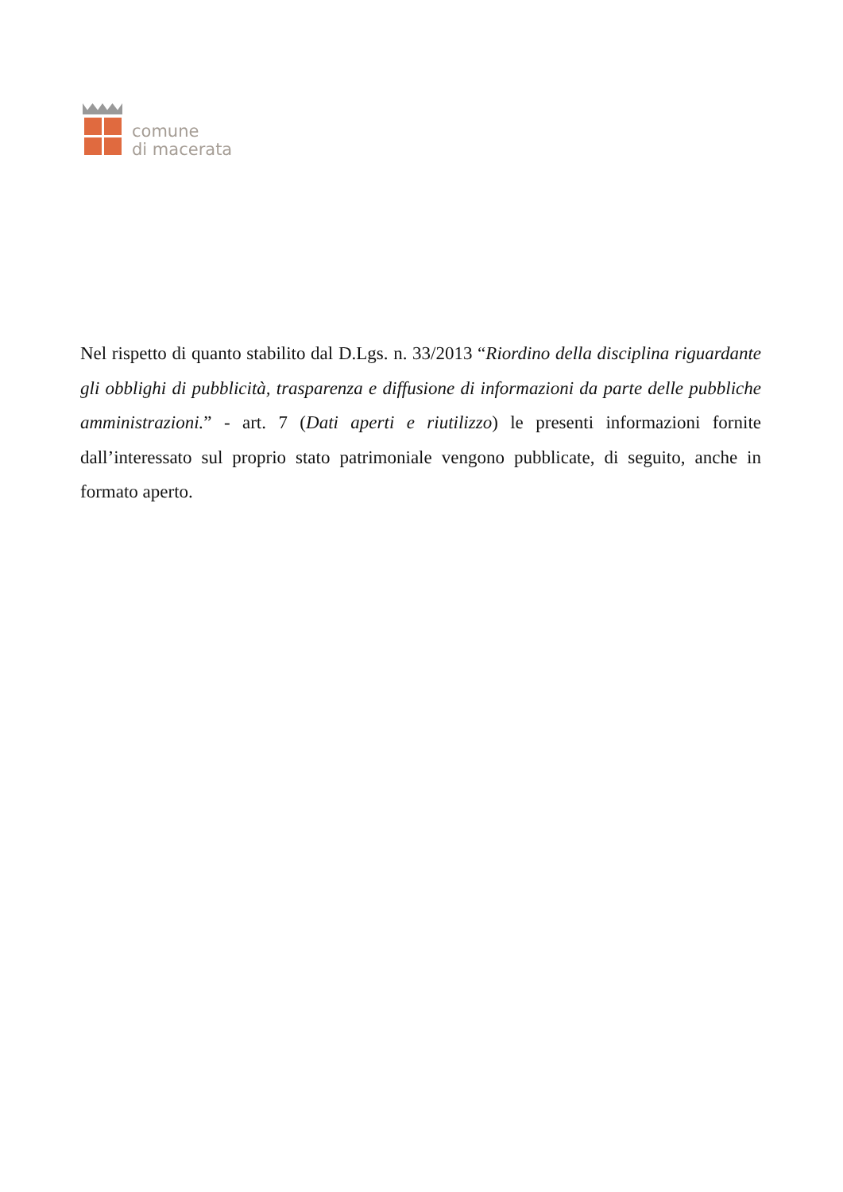comune
di macerata
Nel rispetto di quanto stabilito dal D.Lgs. n. 33/2013 “Riordino della disciplina riguardante gli obblighi di pubblicità, trasparenza e diffusione di informazioni da parte delle pubbliche amministrazioni.” - art. 7 (Dati aperti e riutilizzo) le presenti informazioni fornite dall’interessato sul proprio stato patrimoniale vengono pubblicate, di seguito, anche in formato aperto.